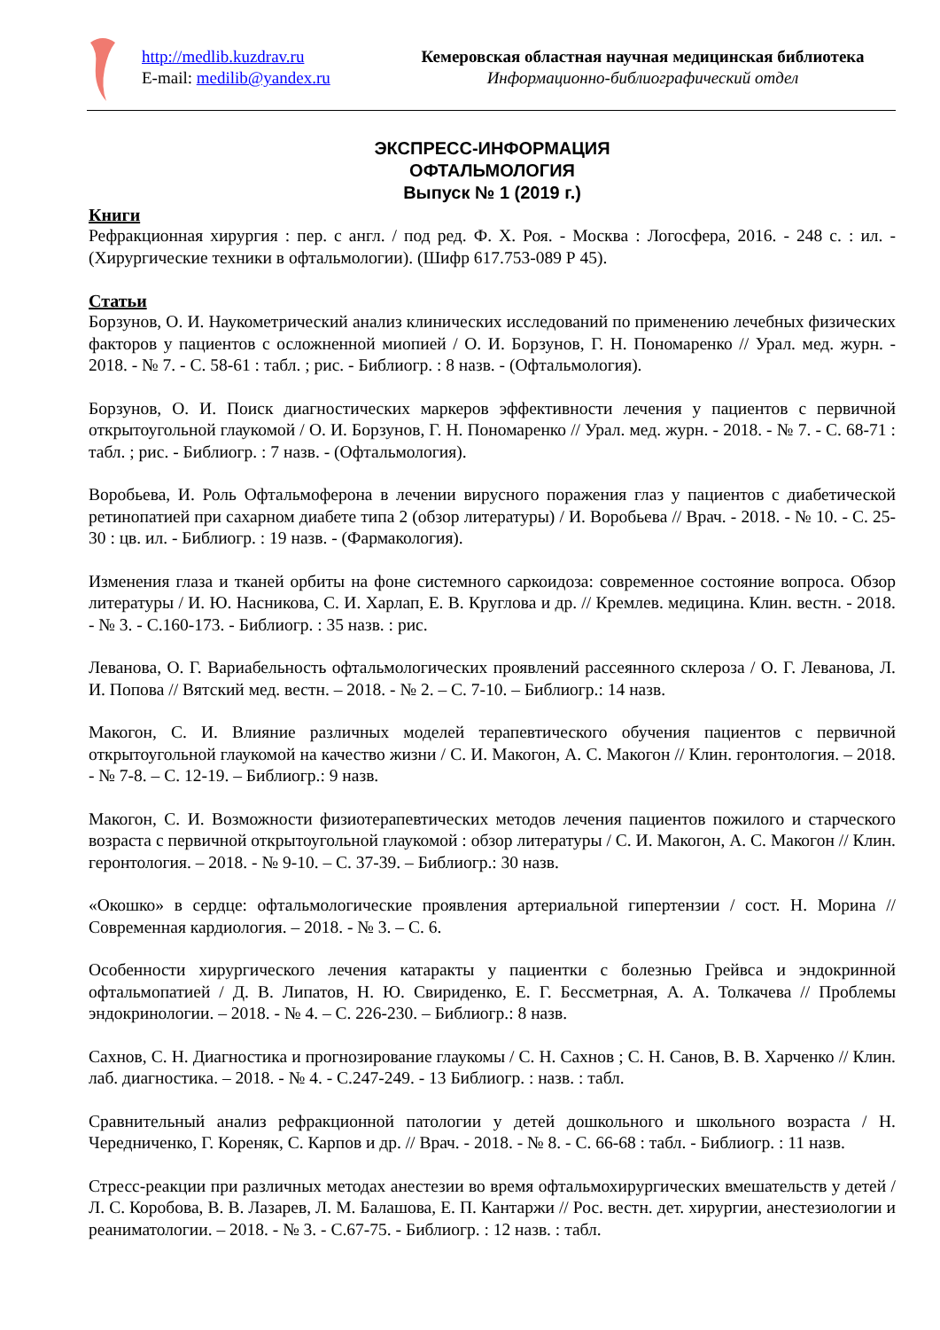http://medlib.kuzdrav.ru
E-mail: medilib@yandex.ru
Кемеровская областная научная медицинская библиотека
Информационно-библиографический отдел
ЭКСПРЕСС-ИНФОРМАЦИЯ
ОФТАЛЬМОЛОГИЯ
Выпуск № 1 (2019 г.)
Книги
Рефракционная хирургия : пер. с англ. / под ред. Ф. Х. Роя. - Москва : Логосфера, 2016. - 248 с. : ил. - (Хирургические техники в офтальмологии). (Шифр 617.753-089 Р 45).
Статьи
Борзунов, О. И. Наукометрический анализ клинических исследований по применению лечебных физических факторов у пациентов с осложненной миопией / О. И. Борзунов, Г. Н. Пономаренко // Урал. мед. журн. - 2018. - № 7. - С. 58-61 : табл. ; рис. - Библиогр. : 8 назв. - (Офтальмология).
Борзунов, О. И. Поиск диагностических маркеров эффективности лечения у пациентов с первичной открытоугольной глаукомой / О. И. Борзунов, Г. Н. Пономаренко // Урал. мед. журн. - 2018. - № 7. - С. 68-71 : табл. ; рис. - Библиогр. : 7 назв. - (Офтальмология).
Воробьева, И. Роль Офтальмоферона в лечении вирусного поражения глаз у пациентов с диабетической ретинопатией при сахарном диабете типа 2 (обзор литературы) / И. Воробьева // Врач. - 2018. - № 10. - С. 25-30 : цв. ил. - Библиогр. : 19 назв. - (Фармакология).
Изменения глаза и тканей орбиты на фоне системного саркоидоза: современное состояние вопроса. Обзор литературы / И. Ю. Насникова, С. И. Харлап, Е. В. Круглова и др. // Кремлев. медицина. Клин. вестн. - 2018. - № 3. - С.160-173. - Библиогр. : 35 назв. : рис.
Леванова, О. Г. Вариабельность офтальмологических проявлений рассеянного склероза / О. Г. Леванова, Л. И. Попова // Вятский мед. вестн. – 2018. - № 2. – С. 7-10. – Библиогр.: 14 назв.
Макогон, С. И. Влияние различных моделей терапевтического обучения пациентов с первичной открытоугольной глаукомой на качество жизни / С. И. Макогон, А. С. Макогон // Клин. геронтология. – 2018. - № 7-8. – С. 12-19. – Библиогр.: 9 назв.
Макогон, С. И. Возможности физиотерапевтических методов лечения пациентов пожилого и старческого возраста с первичной открытоугольной глаукомой : обзор литературы / С. И. Макогон, А. С. Макогон // Клин. геронтология. – 2018. - № 9-10. – С. 37-39. – Библиогр.: 30 назв.
«Окошко» в сердце: офтальмологические проявления артериальной гипертензии / сост. Н. Морина // Современная кардиология. – 2018. - № 3. – С. 6.
Особенности хирургического лечения катаракты у пациентки с болезнью Грейвса и эндокринной офтальмопатией / Д. В. Липатов, Н. Ю. Свириденко, Е. Г. Бессметрная, А. А. Толкачева // Проблемы эндокринологии. – 2018. - № 4. – С. 226-230. – Библиогр.: 8 назв.
Сахнов, С. Н. Диагностика и прогнозирование глаукомы / С. Н. Сахнов ; С. Н. Санов, В. В. Харченко // Клин. лаб. диагностика. – 2018. - № 4. - С.247-249. - 13 Библиогр. : назв. : табл.
Сравнительный анализ рефракционной патологии у детей дошкольного и школьного возраста / Н. Чередниченко, Г. Кореняк, С. Карпов и др. // Врач. - 2018. - № 8. - С. 66-68 : табл. - Библиогр. : 11 назв.
Стресс-реакции при различных методах анестезии во время офтальмохирургических вмешательств у детей / Л. С. Коробова, В. В. Лазарев, Л. М. Балашова, Е. П. Кантаржи // Рос. вестн. дет. хирургии, анестезиологии и реаниматологии. – 2018. - № 3. - С.67-75. - Библиогр. : 12 назв. : табл.